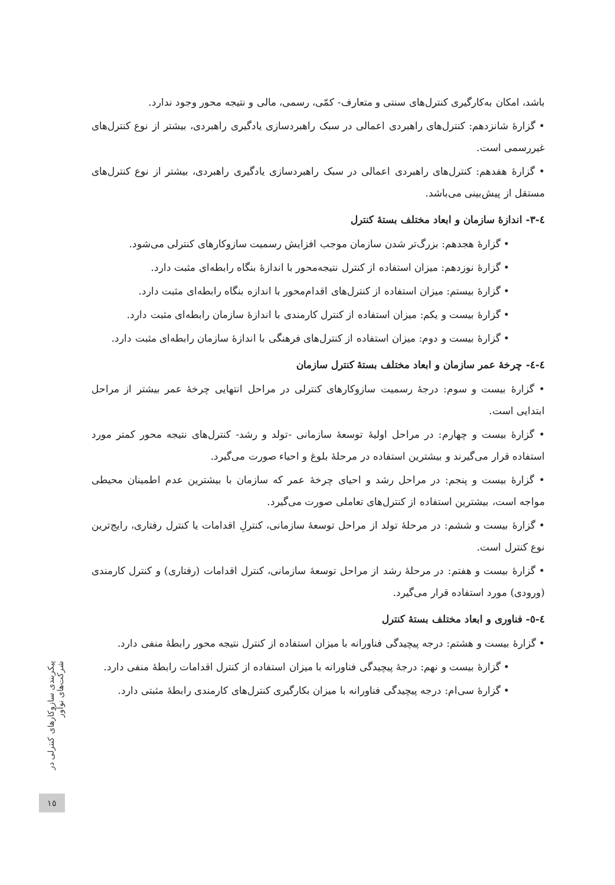باشد، امکان به‌کارگیری کنترل‌های سنتی و متعارف- کمّی، رسمی، مالی و نتیجه محور وجود ندارد.
• گزارهٔ شانزدهم: کنترل‌های راهبردی اعمالی در سبک راهبردسازی یادگیری راهبردی، بیشتر از نوع کنترل‌های غیررسمی است.
• گزارهٔ هفدهم: کنترل‌های راهبردی اعمالی در سبک راهبردسازی یادگیری راهبردی، بیشتر از نوع کنترل‌های مستقل از پیش‌بینی می‌باشد.
٤-٣- اندازهٔ سازمان و ابعاد مختلف بستهٔ کنترل
• گزارهٔ هجدهم: بزرگ‌تر شدن سازمان موجب افزایش رسمیت سازوکارهای کنترلی می‌شود.
• گزارهٔ نوزدهم: میزان استفاده از کنترل نتیجه‌محور با اندازهٔ بنگاه رابطه‌ای مثبت دارد.
• گزارهٔ بیستم: میزان استفاده از کنترل‌های اقدام‌محور با اندازه بنگاه رابطه‌ای مثبت دارد.
• گزارهٔ بیست و یکم: میزان استفاده از کنترل کارمندی با اندازهٔ سازمان رابطه‌ای مثبت دارد.
• گزارهٔ بیست و دوم: میزان استفاده از کنترل‌های فرهنگی با اندازهٔ سازمان رابطه‌ای مثبت دارد.
٤-٤- چرخهٔ عمر سازمان و ابعاد مختلف بستهٔ کنترل سازمان
• گزارهٔ بیست و سوم: درجهٔ رسمیت سازوکارهای کنترلی در مراحل انتهایی چرخهٔ عمر بیشتر از مراحل ابتدایی است.
• گزارهٔ بیست و چهارم: در مراحل اولیهٔ توسعهٔ سازمانی -تولد و رشد- کنترل‌های نتیجه محور کمتر مورد استفاده قرار می‌گیرند و بیشترین استفاده در مرحلهٔ بلوغ و احیاء صورت می‌گیرد.
• گزارهٔ بیست و پنجم: در مراحل رشد و احیای چرخهٔ عمر که سازمان با بیشترین عدم اطمینان محیطی مواجه است، بیشترین استفاده از کنترل‌های تعاملی صورت می‌گیرد.
• گزارهٔ بیست و ششم: در مرحلهٔ تولد از مراحل توسعهٔ سازمانی، کنترلِ اقدامات یا کنترل رفتاری، رایج‌ترین نوع کنترل است.
• گزارهٔ بیست و هفتم: در مرحلهٔ رشد از مراحل توسعهٔ سازمانی، کنترل اقدامات (رفتاری) و کنترل کارمندی (ورودی) مورد استفاده قرار می‌گیرد.
٤-٥- فناوری و ابعاد مختلف بستهٔ کنترل
• گزارهٔ بیست و هشتم: درجه پیچیدگی فناورانه با میزان استفاده از کنترل نتیجه محور رابطهٔ منفی دارد.
• گزارهٔ بیست و نهم: درجهٔ پیچیدگی فناورانه با میزان استفاده از کنترل اقدامات رابطهٔ منفی دارد.
• گزارهٔ سی‌ام: درجه پیچیدگی فناورانه با میزان بکارگیری کنترل‌های کارمندی رابطهٔ مثبتی دارد.
پیکربندی سازوکارهای کنترلی در شرکت‌های نوآور
١٥